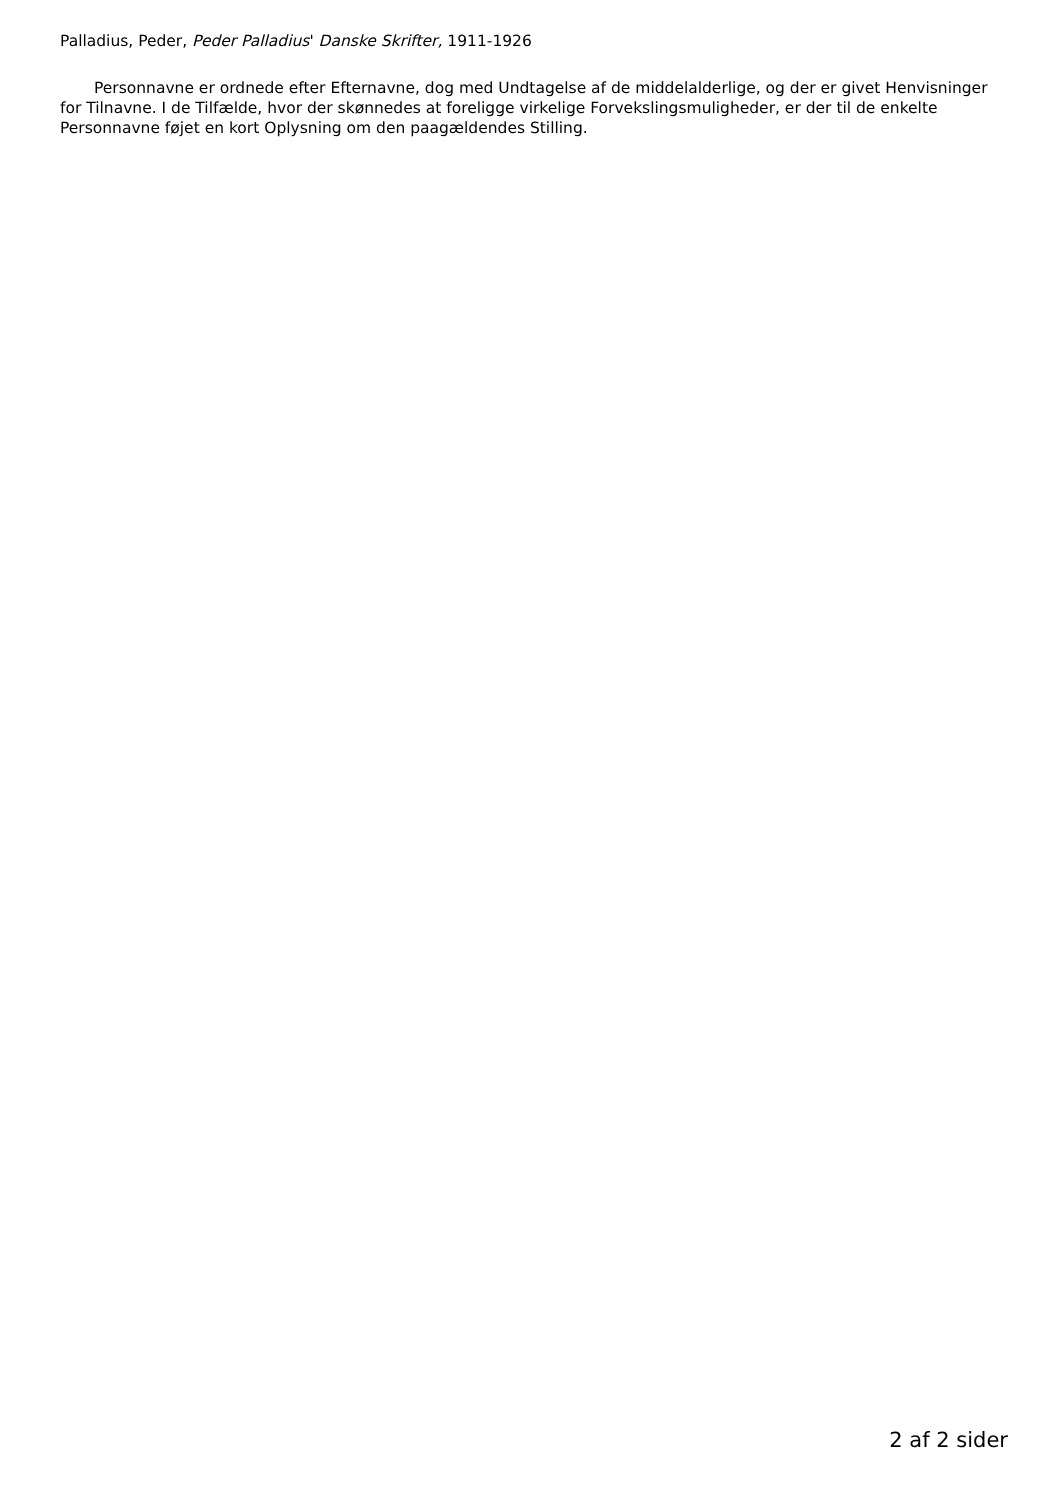Palladius, Peder, Peder Palladius' Danske Skrifter, 1911-1926
Personnavne er ordnede efter Efternavne, dog med Undtagelse af de middelalderlige, og der er givet Henvisninger for Tilnavne. I de Tilfælde, hvor der skønnedes at foreligge virkelige Forvekslingsmuligheder, er der til de enkelte Personnavne føjet en kort Oplysning om den paagældendes Stilling.
2 af 2 sider